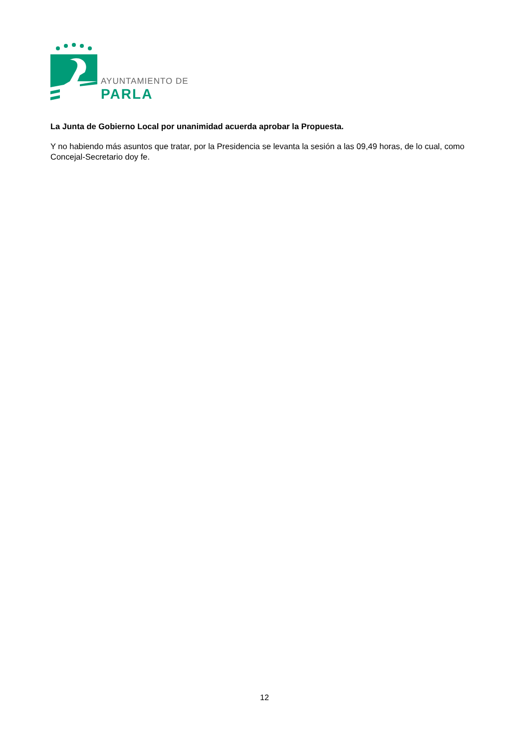AYUNTAMIENTO DE
PARLA
La Junta de Gobierno Local por unanimidad acuerda aprobar la Propuesta.
Y no habiendo más asuntos que tratar, por la Presidencia se levanta la sesión a las 09,49 horas, de lo cual, como Concejal-Secretario doy fe.
12